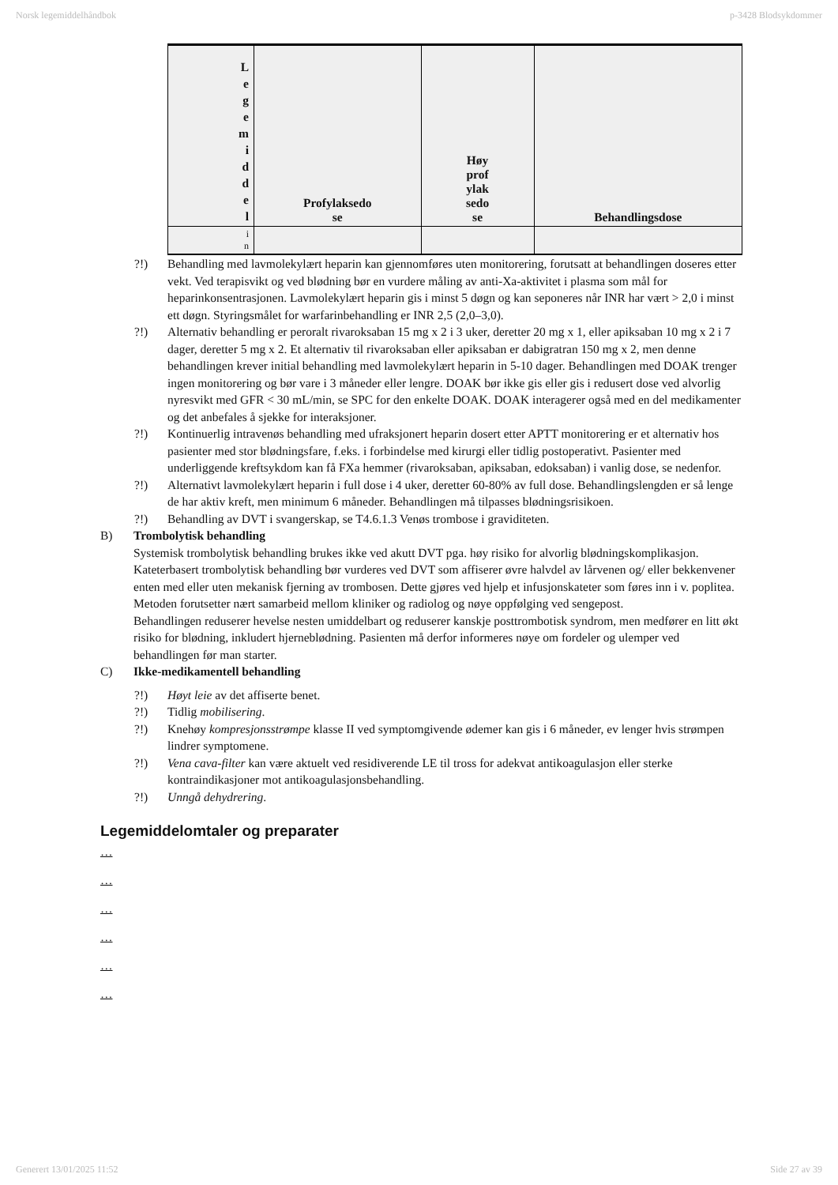Norsk legemiddelhåndbok p-3428 Blodsykdommer
| L e g e m i d d e l | Profylaksedo se | Høy prof ylak sedo se | Behandlingsdose |
| --- | --- | --- | --- |
| i n | | | |
?!) Behandling med lavmolekylært heparin kan gjennomføres uten monitorering, forutsatt at behandlingen doseres etter vekt. Ved terapisvikt og ved blødning bør en vurdere måling av anti-Xa-aktivitet i plasma som mål for heparinkonsentrasjonen. Lavmolekylært heparin gis i minst 5 døgn og kan seponeres når INR har vært > 2,0 i minst ett døgn. Styringsmålet for warfarinbehandling er INR 2,5 (2,0–3,0).
?!) Alternativ behandling er peroralt rivaroksaban 15 mg x 2 i 3 uker, deretter 20 mg x 1, eller apiksaban 10 mg x 2 i 7 dager, deretter 5 mg x 2. Et alternativ til rivaroksaban eller apiksaban er dabigratran 150 mg x 2, men denne behandlingen krever initial behandling med lavmolekylært heparin in 5-10 dager. Behandlingen med DOAK trenger ingen monitorering og bør vare i 3 måneder eller lengre. DOAK bør ikke gis eller gis i redusert dose ved alvorlig nyresvikt med GFR < 30 mL/min, se SPC for den enkelte DOAK. DOAK interagerer også med en del medikamenter og det anbefales å sjekke for interaksjoner.
?!) Kontinuerlig intravenøs behandling med ufraksjonert heparin dosert etter APTT monitorering er et alternativ hos pasienter med stor blødningsfare, f.eks. i forbindelse med kirurgi eller tidlig postoperativt. Pasienter med underliggende kreftsykdom kan få FXa hemmer (rivaroksaban, apiksaban, edoksaban) i vanlig dose, se nedenfor.
?!) Alternativt lavmolekylært heparin i full dose i 4 uker, deretter 60-80% av full dose. Behandlingslengden er så lenge de har aktiv kreft, men minimum 6 måneder. Behandlingen må tilpasses blødningsrisikoen.
?!) Behandling av DVT i svangerskap, se T4.6.1.3 Venøs trombose i graviditeten.
B) Trombolytisk behandling
Systemisk trombolytisk behandling brukes ikke ved akutt DVT pga. høy risiko for alvorlig blødningskomplikasjon.
Kateterbasert trombolytisk behandling bør vurderes ved DVT som affiserer øvre halvdel av lårvenen og/ eller bekkenvener enten med eller uten mekanisk fjerning av trombosen. Dette gjøres ved hjelp et infusjonskateter som føres inn i v. poplitea. Metoden forutsetter nært samarbeid mellom kliniker og radiolog og nøye oppfølging ved sengepost.
Behandlingen reduserer hevelse nesten umiddelbart og reduserer kanskje posttrombotisk syndrom, men medfører en litt økt risiko for blødning, inkludert hjerneblødning. Pasienten må derfor informeres nøye om fordeler og ulemper ved behandlingen før man starter.
C) Ikke-medikamentell behandling
?!) Høyt leie av det affiserte benet.
?!) Tidlig mobilisering.
?!) Knehøy kompresjonsstrømpe klasse II ved symptomgivende ødemer kan gis i 6 måneder, ev lenger hvis strømpen lindrer symptomene.
?!) Vena cava-filter kan være aktuelt ved residiverende LE til tross for adekvat antikoagulasjon eller sterke kontraindikasjoner mot antikoagulasjonsbehandling.
?!) Unngå dehydrering.
Legemiddelomtaler og preparater
…
…
…
…
…
…
Generert 13/01/2025 11:52 Side 27 av 39